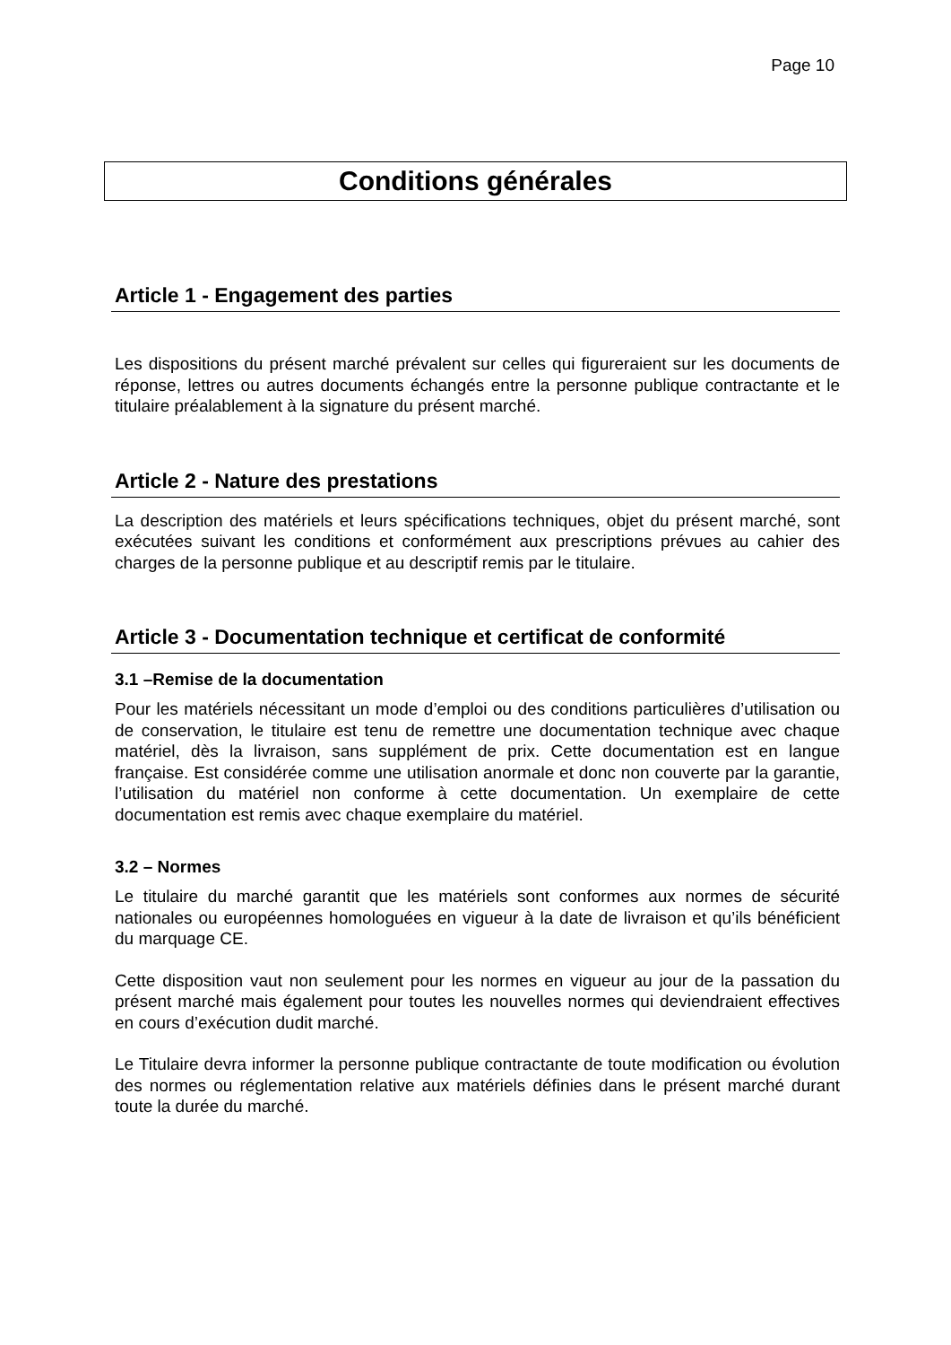Page 10
Conditions générales
Article 1 - Engagement des parties
Les dispositions du présent marché prévalent sur celles qui figureraient sur les documents de réponse, lettres ou autres documents échangés entre la personne publique contractante et le titulaire préalablement à la signature du présent marché.
Article 2 - Nature des prestations
La description des matériels et leurs spécifications techniques, objet du présent marché, sont exécutées suivant les conditions et conformément aux prescriptions prévues au cahier des charges de la personne publique et au descriptif remis par le titulaire.
Article 3 - Documentation technique et certificat de conformité
3.1 –Remise de la documentation
Pour les matériels nécessitant un mode d’emploi ou des conditions particulières d’utilisation ou de conservation, le titulaire est tenu de remettre une documentation technique avec chaque matériel, dès la livraison, sans supplément de prix. Cette documentation est en langue française. Est considérée comme une utilisation anormale et donc non couverte par la garantie, l’utilisation du matériel non conforme à cette documentation. Un exemplaire de cette documentation est remis avec chaque exemplaire du matériel.
3.2 – Normes
Le titulaire du marché garantit que les matériels sont conformes aux normes de sécurité nationales ou européennes homologuées en vigueur à la date de livraison et qu’ils bénéficient du marquage CE.
Cette disposition vaut non seulement pour les normes en vigueur au jour de la passation du présent marché mais également pour toutes les nouvelles normes qui deviendraient effectives en cours d’exécution dudit marché.
Le Titulaire devra informer la personne publique contractante de toute modification ou évolution des normes ou réglementation relative aux matériels définies dans le présent marché durant toute la durée du marché.